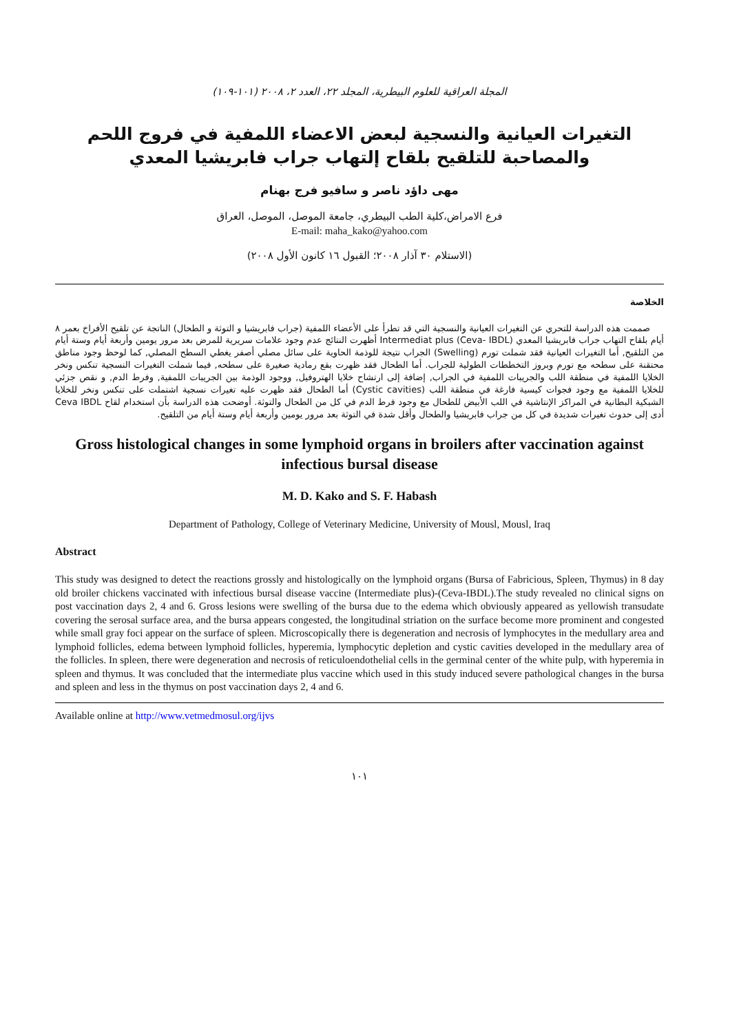المجلة العراقية للعلوم البيطرية، المجلد ٢٢، العدد ٢، ٢٠٠٨ (١٠١-١٠٩)
التغيرات العيانية والنسجية لبعض الاعضاء اللمفية في فروج اللحم والمصاحبة للتلقيح بلقاح إلتهاب جراب فابريشيا المعدي
مهى داؤد ناصر و سافيو فرج بهنام
فرع الامراض،كلية الطب البيطري، جامعة الموصل، الموصل، العراق
E-mail: maha_kako@yahoo.com
(الاستلام ٣٠ آذار ٢٠٠٨؛ القبول ١٦ كانون الأول ٢٠٠٨)
الخلاصة
صممت هذه الدراسة للتحري عن التغيرات العيانية والنسجية التي قد تطرأ على الأعضاء اللمفية (جراب فابريشيا و التوثة و الطحال) الناتجة عن تلقيح الأفراخ بعمر ٨ أيام بلقاح التهاب جراب فابريشيا المعدي Intermediat plus (Ceva- IBDL) أظهرت النتائج عدم وجود علامات سريرية للمرض بعد مرور يومين وأربعة أيام وستة أيام من التلقيح, أما التغيرات العيانية فقد شملت تورم (Swelling) الجراب نتيجة للوذمة الحاوية على سائل مصلي أصفر يغطي السطح المصلي, كما لوحظ وجود مناطق محتقنة على سطحه مع تورم وبروز التخططات الطولية للجراب. أما الطحال فقد ظهرت بقع رمادية صغيرة على سطحه, فيما شملت التغيرات النسجية تنكس ونخر الخلايا اللمفية في منطقة اللب والجريبات اللمفية في الجراب, إضافة إلى ارتشاح خلايا الهتروفيل, ووجود الوذمة بين الجريبات اللمفية, وفرط الدم, و نقص جزئي للخلايا اللمفية مع وجود فجوات كيسية فارغة في منطقة اللب (Cystic cavities) أما الطحال فقد ظهرت عليه تغيرات نسجية اشتملت على تنكس ونخر للخلايا الشبكية البطانية في المراكز الإنتاشية في اللب الأبيض للطحال مع وجود فرط الدم في كل من الطحال والتوثة. أوضحت هذه الدراسة بأن استخدام لقاح Ceva IBDL أدى إلى حدوث تغيرات شديدة في كل من جراب فابريشيا والطحال وأقل شدة في التوثة بعد مرور يومين وأربعة أيام وستة أيام من التلقيح.
Gross histological changes in some lymphoid organs in broilers after vaccination against infectious bursal disease
M. D. Kako and S. F. Habash
Department of Pathology, College of Veterinary Medicine, University of Mousl, Mousl, Iraq
Abstract
This study was designed to detect the reactions grossly and histologically on the lymphoid organs (Bursa of Fabricious, Spleen, Thymus) in 8 day old broiler chickens vaccinated with infectious bursal disease vaccine (Intermediate plus)-(Ceva-IBDL).The study revealed no clinical signs on post vaccination days 2, 4 and 6. Gross lesions were swelling of the bursa due to the edema which obviously appeared as yellowish transudate covering the serosal surface area, and the bursa appears congested, the longitudinal striation on the surface become more prominent and congested while small gray foci appear on the surface of spleen. Microscopically there is degeneration and necrosis of lymphocytes in the medullary area and lymphoid follicles, edema between lymphoid follicles, hyperemia, lymphocytic depletion and cystic cavities developed in the medullary area of the follicles. In spleen, there were degeneration and necrosis of reticuloendothelial cells in the germinal center of the white pulp, with hyperemia in spleen and thymus. It was concluded that the intermediate plus vaccine which used in this study induced severe pathological changes in the bursa and spleen and less in the thymus on post vaccination days 2, 4 and 6.
Available online at http://www.vetmedmosul.org/ijvs
١٠١